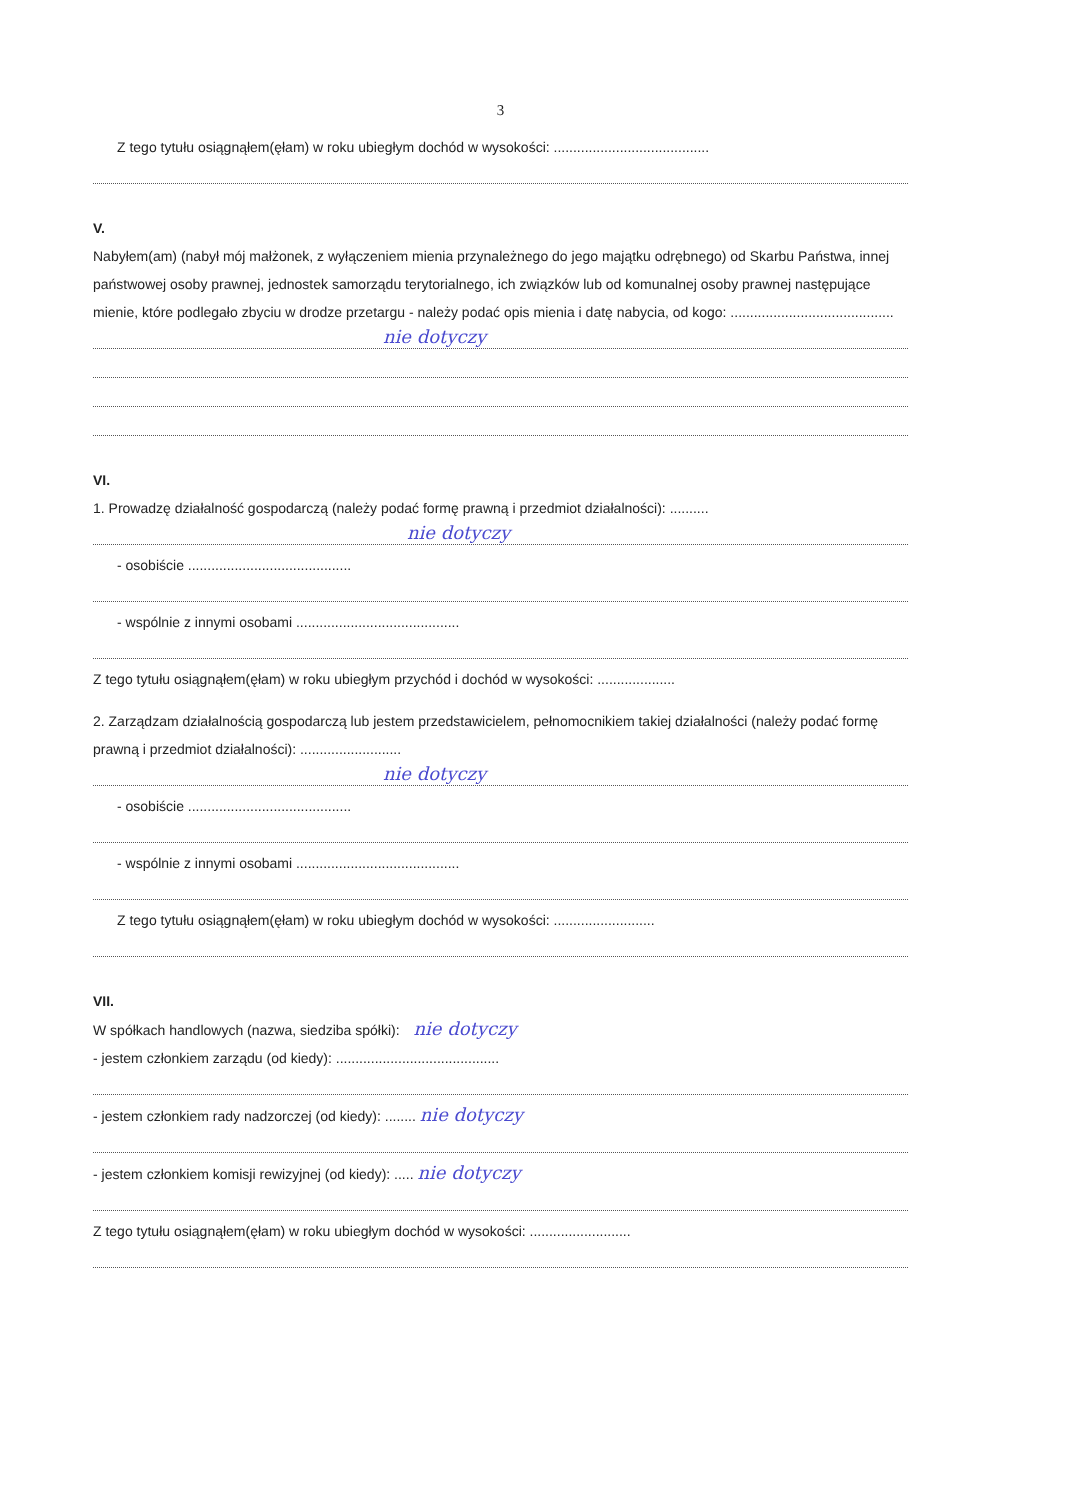3
Z tego tytułu osiągnąłem(ęłam) w roku ubiegłym dochód w wysokości: ........................................
V.
Nabyłem(am) (nabył mój małżonek, z wyłączeniem mienia przynależnego do jego majątku odrębnego) od Skarbu Państwa, innej państwowej osoby prawnej, jednostek samorządu terytorialnego, ich związków lub od komunalnej osoby prawnej następujące mienie, które podlegało zbyciu w drodze przetargu - należy podać opis mienia i datę nabycia, od kogo: ..........................................
nie dotyczy
VI.
1. Prowadzę działalność gospodarczą (należy podać formę prawną i przedmiot działalności): ..........
nie dotyczy
- osobiście ..........................................
- wspólnie z innymi osobami ..........................................
Z tego tytułu osiągnąłem(ęłam) w roku ubiegłym przychód i dochód w wysokości: ....................
2. Zarządzam działalnością gospodarczą lub jestem przedstawicielem, pełnomocnikiem takiej działalności (należy podać formę prawną i przedmiot działalności): ..........................
nie dotyczy
- osobiście ..........................................
- wspólnie z innymi osobami ..........................................
Z tego tytułu osiągnąłem(ęłam) w roku ubiegłym dochód w wysokości: ..........................
VII.
W spółkach handlowych (nazwa, siedziba spółki): nie dotyczy
- jestem członkiem zarządu (od kiedy): ..........................................
- jestem członkiem rady nadzorczej (od kiedy): ........ nie dotyczy
- jestem członkiem komisji rewizyjnej (od kiedy): ..... nie dotyczy
Z tego tytułu osiągnąłem(ęłam) w roku ubiegłym dochód w wysokości: ..........................